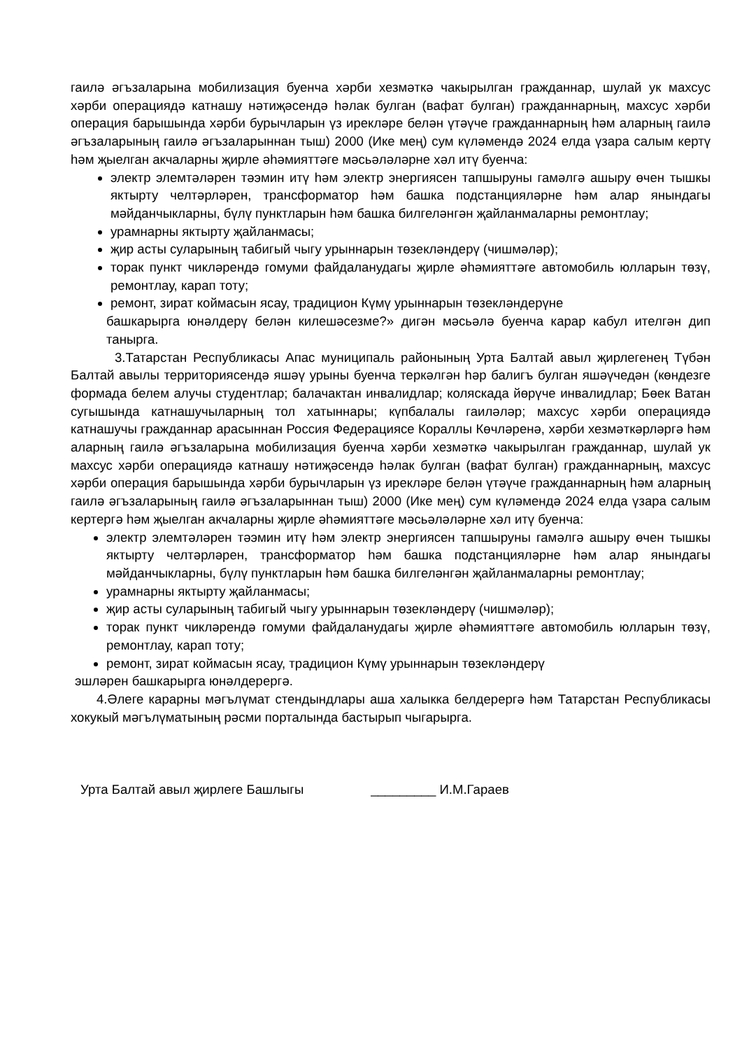гаилә әгъзаларына мобилизация буенча хәрби хезмәткә чакырылган гражданнар, шулай ук махсус хәрби операциядә катнашу нәтиҗәсендә һәлак булган (вафат булган) гражданнарның, махсус хәрби операция барышында хәрби бурычларын үз ирекләре белән үтәүче гражданнарның һәм аларның гаилә әгъзаларының гаилә әгъзаларыннан тыш) 2000 (Ике мең) сум күләмендә 2024 елда үзара салым кертү һәм җыелган акчаларны җирле әһәмияттәге мәсьәләләрне хәл итү буенча:
электр элемтәләрен тәэмин итү һәм электр энергиясен тапшыруны гамәлгә ашыру өчен тышкы яктырту челтәрләрен, трансформатор һәм башка подстанцияләрне һәм алар янындагы мәйданчыкларны, бүлү пунктларын һәм башка билгеләнгән җайланмаларны ремонтлау;
урамнарны яктырту җайланмасы;
җир асты суларының табигый чыгу урыннарын төзекләндерү (чишмәләр);
торак пункт чикләрендә гомуми файдаланудагы җирле әһәмияттәге автомобиль юлларын төзү, ремонтлау, карап тоту;
ремонт, зират коймасын ясау, традицион Күмү урыннарын төзекләндерүне
башкарырга юнәлдерү белән килешәсезме?» дигән мәсьәлә буенча карар кабул ителгән дип танырга.
3.Татарстан Республикасы Апас муниципаль районының Урта Балтай авыл җирлегенең Түбән Балтай авылы территориясендә яшәү урыны буенча теркәлгән һәр балигъ булган яшәүчедән (көндезге формада белем алучы студентлар; балачактан инвалидлар; коляскада йөрүче инвалидлар; Бөек Ватан сугышында катнашучыларның тол хатыннары; күпбалалы гаиләләр; махсус хәрби операциядә катнашучы гражданнар арасыннан Россия Федерациясе Кораллы Көчләренә, хәрби хезмәткәрләргә һәм аларның гаилә әгъзаларына мобилизация буенча хәрби хезмәткә чакырылган гражданнар, шулай ук махсус хәрби операциядә катнашу нәтиҗәсендә һәлак булган (вафат булган) гражданнарның, махсус хәрби операция барышында хәрби бурычларын үз ирекләре белән үтәүче гражданнарның һәм аларның гаилә әгъзаларының гаилә әгъзаларыннан тыш) 2000 (Ике мең) сум күләмендә 2024 елда үзара салым кертергә һәм җыелган акчаларны җирле әһәмияттәге мәсьәләләрне хәл итү буенча:
электр элемтәләрен тәэмин итү һәм электр энергиясен тапшыруны гамәлгә ашыру өчен тышкы яктырту челтәрләрен, трансформатор һәм башка подстанцияләрне һәм алар янындагы мәйданчыкларны, бүлү пунктларын һәм башка билгеләнгән җайланмаларны ремонтлау;
урамнарны яктырту җайланмасы;
җир асты суларының табигый чыгу урыннарын төзекләндерү (чишмәләр);
торак пункт чикләрендә гомуми файдаланудагы җирле әһәмияттәге автомобиль юлларын төзү, ремонтлау, карап тоту;
ремонт, зират коймасын ясау, традицион Күмү урыннарын төзекләндерү
эшләрен башкарырга юнәлдерергә.
4.Әлеге карарны мәгълүмат стендындлары аша халыкка белдерергә һәм Татарстан Республикасы хокукый мәгълүматының рәсми порталында бастырып чыгарырга.
Урта Балтай авыл җирлеге Башлыгы _________ И.М.Гараев